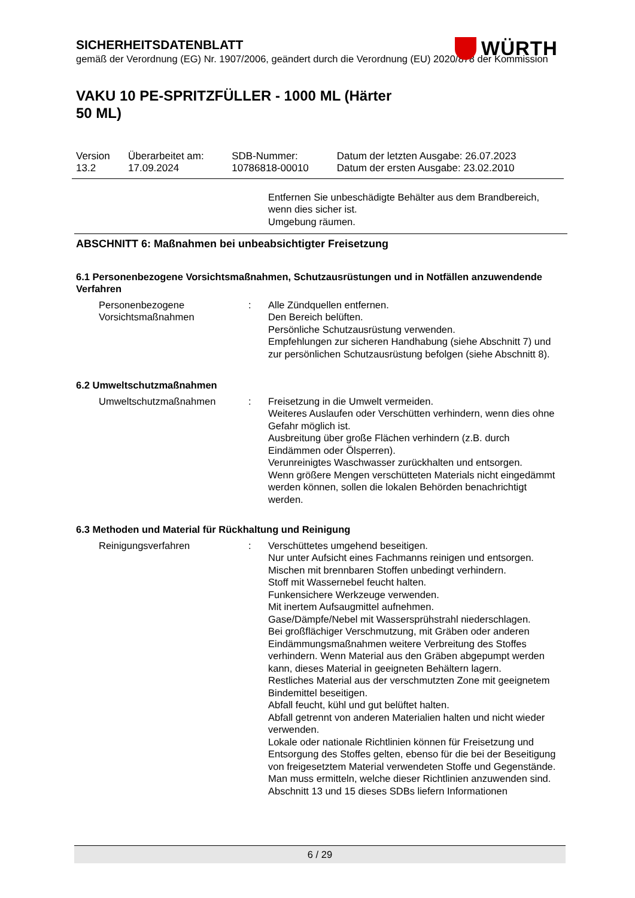SICHERHEITSDATENBLATT
gemäß der Verordnung (EG) Nr. 1907/2006, geändert durch die Verordnung (EU) 2020/878 der Kommission
WÜRTH
VAKU 10 PE-SPRITZFÜLLER - 1000 ML (Härter 50 ML)
| Version 13.2 | Überarbeitet am: 17.09.2024 | SDB-Nummer: 10786818-00010 | Datum der letzten Ausgabe: 26.07.2023 Datum der ersten Ausgabe: 23.02.2010 |
Entfernen Sie unbeschädigte Behälter aus dem Brandbereich, wenn dies sicher ist.
Umgebung räumen.
ABSCHNITT 6: Maßnahmen bei unbeabsichtigter Freisetzung
6.1 Personenbezogene Vorsichtsmaßnahmen, Schutzausrüstungen und in Notfällen anzuwendende Verfahren
Personenbezogene Vorsichtsmaßnahmen
: Alle Zündquellen entfernen.
Den Bereich belüften.
Persönliche Schutzausrüstung verwenden.
Empfehlungen zur sicheren Handhabung (siehe Abschnitt 7) und zur persönlichen Schutzausrüstung befolgen (siehe Abschnitt 8).
6.2 Umweltschutzmaßnahmen
Umweltschutzmaßnahmen : Freisetzung in die Umwelt vermeiden.
Weiteres Auslaufen oder Verschütten verhindern, wenn dies ohne Gefahr möglich ist.
Ausbreitung über große Flächen verhindern (z.B. durch Eindämmen oder Ölsperren).
Verunreinigtes Waschwasser zurückhalten und entsorgen.
Wenn größere Mengen verschütteten Materials nicht eingedämmt werden können, sollen die lokalen Behörden benachrichtigt werden.
6.3 Methoden und Material für Rückhaltung und Reinigung
Reinigungsverfahren : Verschüttetes umgehend beseitigen.
Nur unter Aufsicht eines Fachmanns reinigen und entsorgen.
Mischen mit brennbaren Stoffen unbedingt verhindern.
Stoff mit Wassernebel feucht halten.
Funkensichere Werkzeuge verwenden.
Mit inertem Aufsaugmittel aufnehmen.
Gase/Dämpfe/Nebel mit Wassersprühstrahl niederschlagen.
Bei großflächiger Verschmutzung, mit Gräben oder anderen Eindämmungsmaßnahmen weitere Verbreitung des Stoffes verhindern. Wenn Material aus den Gräben abgepumpt werden kann, dieses Material in geeigneten Behältern lagern.
Restliches Material aus der verschmutzten Zone mit geeignetem Bindemittel beseitigen.
Abfall feucht, kühl und gut belüftet halten.
Abfall getrennt von anderen Materialien halten und nicht wieder verwenden.
Lokale oder nationale Richtlinien können für Freisetzung und Entsorgung des Stoffes gelten, ebenso für die bei der Beseitigung von freigesetztem Material verwendeten Stoffe und Gegenstände. Man muss ermitteln, welche dieser Richtlinien anzuwenden sind.
Abschnitt 13 und 15 dieses SDBs liefern Informationen
6 / 29